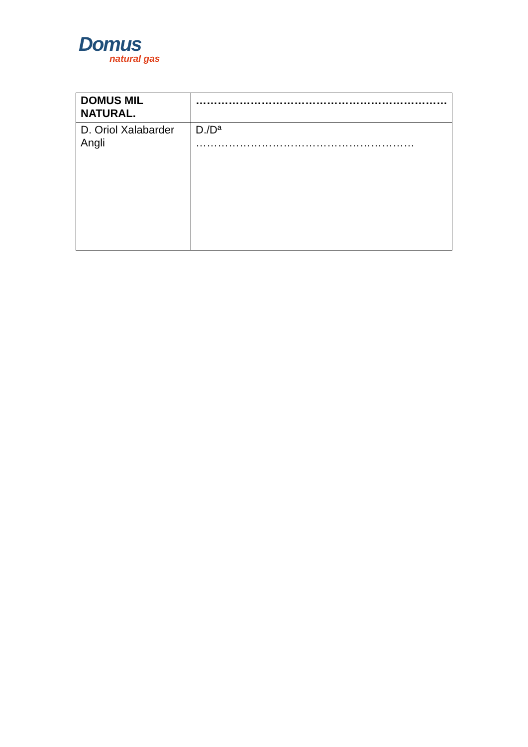Domus
natural gas
| DOMUS MIL NATURAL. | …………………………………………………………… |
| D. Oriol Xalabarder Angli | D./Dª …………………………………………………… |